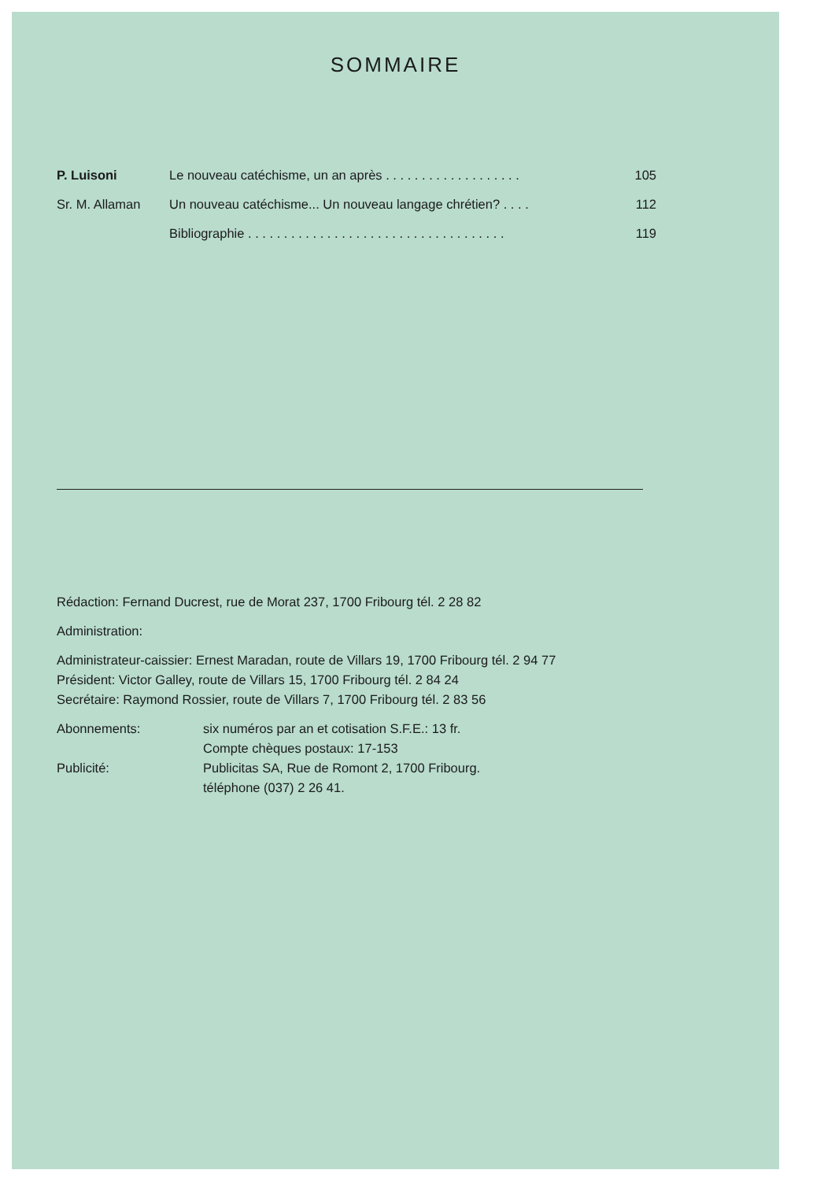SOMMAIRE
P. Luisoni Le nouveau catéchisme, un an après . . . . . . . . . . . . . . . . . . . 105
Sr. M. Allaman Un nouveau catéchisme... Un nouveau langage chrétien? . . . . 112
Bibliographie . . . . . . . . . . . . . . . . . . . . . . . . . . . . . . . . . . . . 119
Rédaction: Fernand Ducrest, rue de Morat 237, 1700 Fribourg tél. 2 28 82
Administration:
Administrateur-caissier: Ernest Maradan, route de Villars 19, 1700 Fribourg tél. 2 94 77
Président: Victor Galley, route de Villars 15, 1700 Fribourg tél. 2 84 24
Secrétaire: Raymond Rossier, route de Villars 7, 1700 Fribourg tél. 2 83 56
Abonnements: six numéros par an et cotisation S.F.E.: 13 fr.
Compte chèques postaux: 17-153 Publicité: Publicitas SA, Rue de Romont 2, 1700 Fribourg.
téléphone (037) 2 26 41.